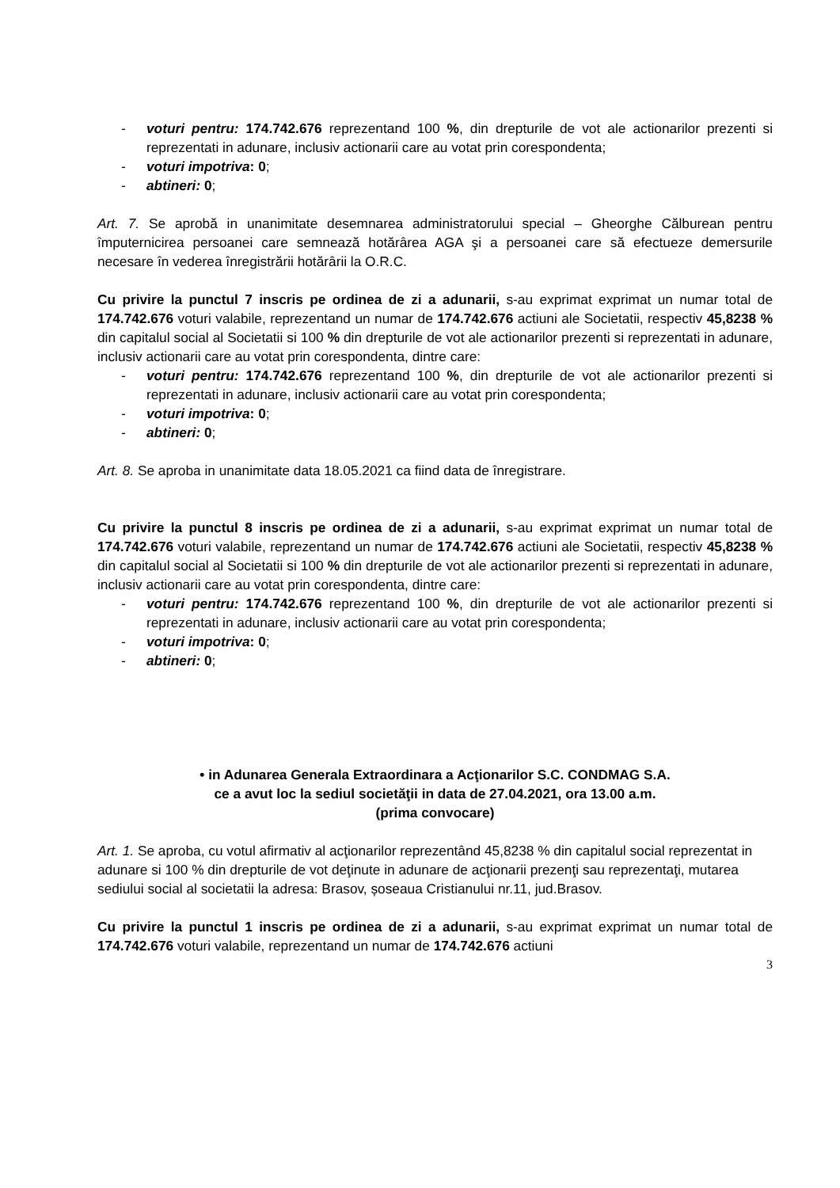- voturi pentru: 174.742.676 reprezentand 100 %, din drepturile de vot ale actionarilor prezenti si reprezentati in adunare, inclusiv actionarii care au votat prin corespondenta;
- voturi impotriva: 0;
- abtineri: 0;
Art. 7. Se aprobă in unanimitate desemnarea administratorului special – Gheorghe Călburean pentru împuternicirea persoanei care semnează hotărârea AGA şi a persoanei care să efectueze demersurile necesare în vederea înregistrării hotărârii la O.R.C.
Cu privire la punctul 7 inscris pe ordinea de zi a adunarii, s-au exprimat exprimat un numar total de 174.742.676 voturi valabile, reprezentand un numar de 174.742.676 actiuni ale Societatii, respectiv 45,8238 % din capitalul social al Societatii si 100 % din drepturile de vot ale actionarilor prezenti si reprezentati in adunare, inclusiv actionarii care au votat prin corespondenta, dintre care:
- voturi pentru: 174.742.676 reprezentand 100 %, din drepturile de vot ale actionarilor prezenti si reprezentati in adunare, inclusiv actionarii care au votat prin corespondenta;
- voturi impotriva: 0;
- abtineri: 0;
Art. 8. Se aproba in unanimitate data 18.05.2021 ca fiind data de înregistrare.
Cu privire la punctul 8 inscris pe ordinea de zi a adunarii, s-au exprimat exprimat un numar total de 174.742.676 voturi valabile, reprezentand un numar de 174.742.676 actiuni ale Societatii, respectiv 45,8238 % din capitalul social al Societatii si 100 % din drepturile de vot ale actionarilor prezenti si reprezentati in adunare, inclusiv actionarii care au votat prin corespondenta, dintre care:
- voturi pentru: 174.742.676 reprezentand 100 %, din drepturile de vot ale actionarilor prezenti si reprezentati in adunare, inclusiv actionarii care au votat prin corespondenta;
- voturi impotriva: 0;
- abtineri: 0;
• in Adunarea Generala Extraordinara a Acţionarilor S.C. CONDMAG S.A.
ce a avut loc la sediul societăţii in data de 27.04.2021, ora 13.00 a.m.
(prima convocare)
Art. 1. Se aproba, cu votul afirmativ al acţionarilor reprezentând 45,8238 % din capitalul social reprezentat in adunare si 100 % din drepturile de vot deţinute in adunare de acţionarii prezenţi sau reprezentaţi, mutarea sediului social al societatii la adresa: Brasov, șoseaua Cristianului nr.11, jud.Brasov.
Cu privire la punctul 1 inscris pe ordinea de zi a adunarii, s-au exprimat exprimat un numar total de 174.742.676 voturi valabile, reprezentand un numar de 174.742.676 actiuni
3